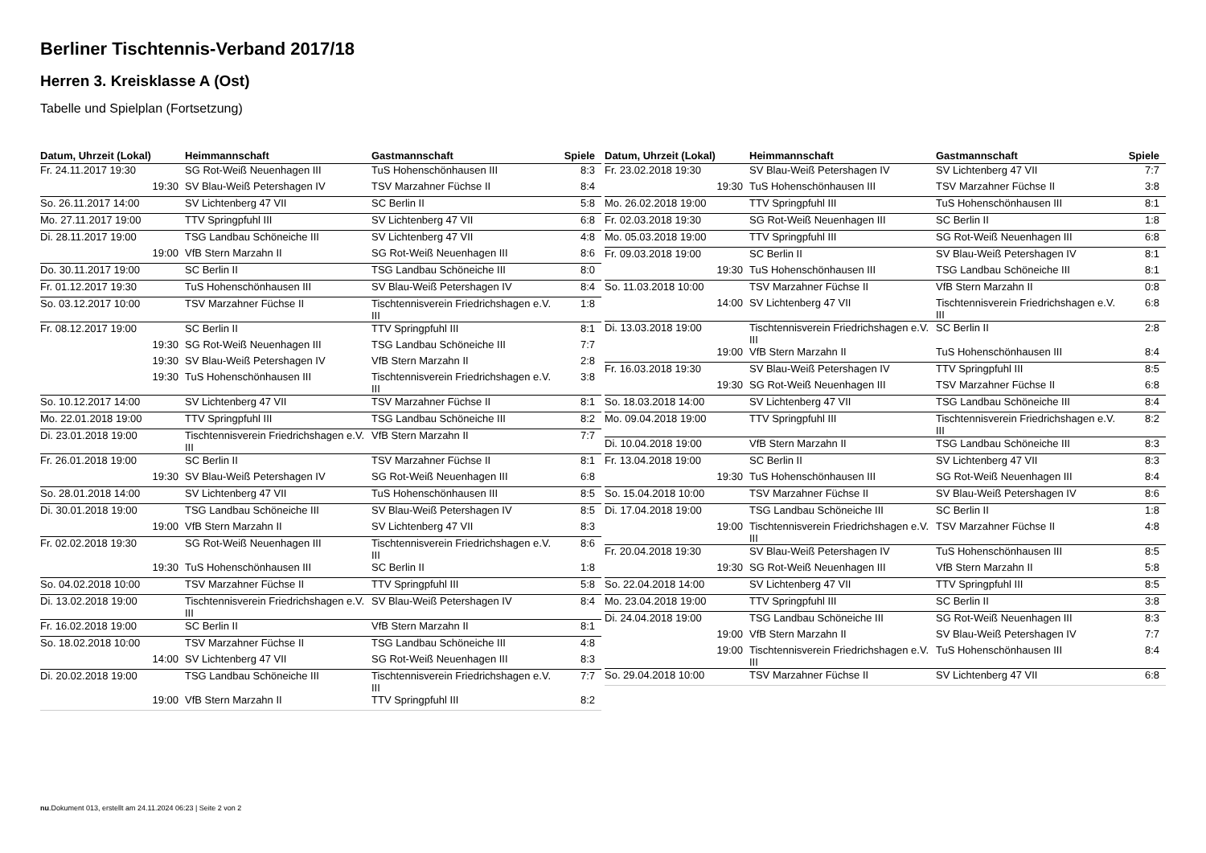Berliner Tischtennis-Verband 2017/18
Herren 3. Kreisklasse A (Ost)
Tabelle und Spielplan (Fortsetzung)
| Datum, Uhrzeit (Lokal) | Heimmannschaft | Gastmannschaft | Spiele |
| --- | --- | --- | --- |
| Fr. 24.11.2017 19:30 | SG Rot-Weiß Neuenhagen III | TuS Hohenschönhausen III | 8:3 |
| 19:30 | SV Blau-Weiß Petershagen IV | TSV Marzahner Füchse II | 8:4 |
| So. 26.11.2017 14:00 | SV Lichtenberg 47 VII | SC Berlin II | 5:8 |
| Mo. 27.11.2017 19:00 | TTV Springpfuhl III | SV Lichtenberg 47 VII | 6:8 |
| Di. 28.11.2017 19:00 | TSG Landbau Schöneiche III | SV Lichtenberg 47 VII | 4:8 |
| 19:00 | VfB Stern Marzahn II | SG Rot-Weiß Neuenhagen III | 8:6 |
| Do. 30.11.2017 19:00 | SC Berlin II | TSG Landbau Schöneiche III | 8:0 |
| Fr. 01.12.2017 19:30 | TuS Hohenschönhausen III | SV Blau-Weiß Petershagen IV | 8:4 |
| So. 03.12.2017 10:00 | TSV Marzahner Füchse II | Tischtennisverein Friedrichshagen e.V. III | 1:8 |
| Fr. 08.12.2017 19:00 | SC Berlin II | TTV Springpfuhl III | 8:1 |
| 19:30 | SG Rot-Weiß Neuenhagen III | TSG Landbau Schöneiche III | 7:7 |
| 19:30 | SV Blau-Weiß Petershagen IV | VfB Stern Marzahn II | 2:8 |
| 19:30 | TuS Hohenschönhausen III | Tischtennisverein Friedrichshagen e.V. III | 3:8 |
| So. 10.12.2017 14:00 | SV Lichtenberg 47 VII | TSV Marzahner Füchse II | 8:1 |
| Mo. 22.01.2018 19:00 | TTV Springpfuhl III | TSG Landbau Schöneiche III | 8:2 |
| Di. 23.01.2018 19:00 | Tischtennisverein Friedrichshagen e.V. III | VfB Stern Marzahn II | 7:7 |
| Fr. 26.01.2018 19:00 | SC Berlin II | TSV Marzahner Füchse II | 8:1 |
| 19:30 | SV Blau-Weiß Petershagen IV | SG Rot-Weiß Neuenhagen III | 6:8 |
| So. 28.01.2018 14:00 | SV Lichtenberg 47 VII | TuS Hohenschönhausen III | 8:5 |
| Di. 30.01.2018 19:00 | TSG Landbau Schöneiche III | SV Blau-Weiß Petershagen IV | 8:5 |
| 19:00 | VfB Stern Marzahn II | SV Lichtenberg 47 VII | 8:3 |
| Fr. 02.02.2018 19:30 | SG Rot-Weiß Neuenhagen III | Tischtennisverein Friedrichshagen e.V. III | 8:6 |
| 19:30 | TuS Hohenschönhausen III | SC Berlin II | 1:8 |
| So. 04.02.2018 10:00 | TSV Marzahner Füchse II | TTV Springpfuhl III | 5:8 |
| Di. 13.02.2018 19:00 | Tischtennisverein Friedrichshagen e.V. III | SV Blau-Weiß Petershagen IV | 8:4 |
| Fr. 16.02.2018 19:00 | SC Berlin II | VfB Stern Marzahn II | 8:1 |
| So. 18.02.2018 10:00 | TSV Marzahner Füchse II | TSG Landbau Schöneiche III | 4:8 |
| 14:00 | SV Lichtenberg 47 VII | SG Rot-Weiß Neuenhagen III | 8:3 |
| Di. 20.02.2018 19:00 | TSG Landbau Schöneiche III | Tischtennisverein Friedrichshagen e.V. III | 7:7 |
| 19:00 | VfB Stern Marzahn II | TTV Springpfuhl III | 8:2 |
| Datum, Uhrzeit (Lokal) | Heimmannschaft | Gastmannschaft | Spiele |
| --- | --- | --- | --- |
| Fr. 23.02.2018 19:30 | SV Blau-Weiß Petershagen IV | SV Lichtenberg 47 VII | 7:7 |
| 19:30 | TuS Hohenschönhausen III | TSV Marzahner Füchse II | 3:8 |
| Mo. 26.02.2018 19:00 | TTV Springpfuhl III | TuS Hohenschönhausen III | 8:1 |
| Fr. 02.03.2018 19:30 | SG Rot-Weiß Neuenhagen III | SC Berlin II | 1:8 |
| Mo. 05.03.2018 19:00 | TTV Springpfuhl III | SG Rot-Weiß Neuenhagen III | 6:8 |
| Fr. 09.03.2018 19:00 | SC Berlin II | SV Blau-Weiß Petershagen IV | 8:1 |
| 19:30 | TuS Hohenschönhausen III | TSG Landbau Schöneiche III | 8:1 |
| So. 11.03.2018 10:00 | TSV Marzahner Füchse II | VfB Stern Marzahn II | 0:8 |
| 14:00 | SV Lichtenberg 47 VII | Tischtennisverein Friedrichshagen e.V. III | 6:8 |
| Di. 13.03.2018 19:00 | Tischtennisverein Friedrichshagen e.V. III | SC Berlin II | 2:8 |
| 19:00 | VfB Stern Marzahn II | TuS Hohenschönhausen III | 8:4 |
| Fr. 16.03.2018 19:30 | SV Blau-Weiß Petershagen IV | TTV Springpfuhl III | 8:5 |
| 19:30 | SG Rot-Weiß Neuenhagen III | TSV Marzahner Füchse II | 6:8 |
| So. 18.03.2018 14:00 | SV Lichtenberg 47 VII | TSG Landbau Schöneiche III | 8:4 |
| Mo. 09.04.2018 19:00 | TTV Springpfuhl III | Tischtennisverein Friedrichshagen e.V. III | 8:2 |
| Di. 10.04.2018 19:00 | VfB Stern Marzahn II | TSG Landbau Schöneiche III | 8:3 |
| Fr. 13.04.2018 19:00 | SC Berlin II | SV Lichtenberg 47 VII | 8:3 |
| 19:30 | TuS Hohenschönhausen III | SG Rot-Weiß Neuenhagen III | 8:4 |
| So. 15.04.2018 10:00 | TSV Marzahner Füchse II | SV Blau-Weiß Petershagen IV | 8:6 |
| Di. 17.04.2018 19:00 | TSG Landbau Schöneiche III | SC Berlin II | 1:8 |
| 19:00 | Tischtennisverein Friedrichshagen e.V. III | TSV Marzahner Füchse II | 4:8 |
| Fr. 20.04.2018 19:30 | SV Blau-Weiß Petershagen IV | TuS Hohenschönhausen III | 8:5 |
| 19:30 | SG Rot-Weiß Neuenhagen III | VfB Stern Marzahn II | 5:8 |
| So. 22.04.2018 14:00 | SV Lichtenberg 47 VII | TTV Springpfuhl III | 8:5 |
| Mo. 23.04.2018 19:00 | TTV Springpfuhl III | SC Berlin II | 3:8 |
| Di. 24.04.2018 19:00 | TSG Landbau Schöneiche III | SG Rot-Weiß Neuenhagen III | 8:3 |
| 19:00 | VfB Stern Marzahn II | SV Blau-Weiß Petershagen IV | 7:7 |
| 19:00 | Tischtennisverein Friedrichshagen e.V. III | TuS Hohenschönhausen III | 8:4 |
| So. 29.04.2018 10:00 | TSV Marzahner Füchse II | SV Lichtenberg 47 VII | 6:8 |
nu.Dokument 013, erstellt am 24.11.2024 06:23 | Seite 2 von 2